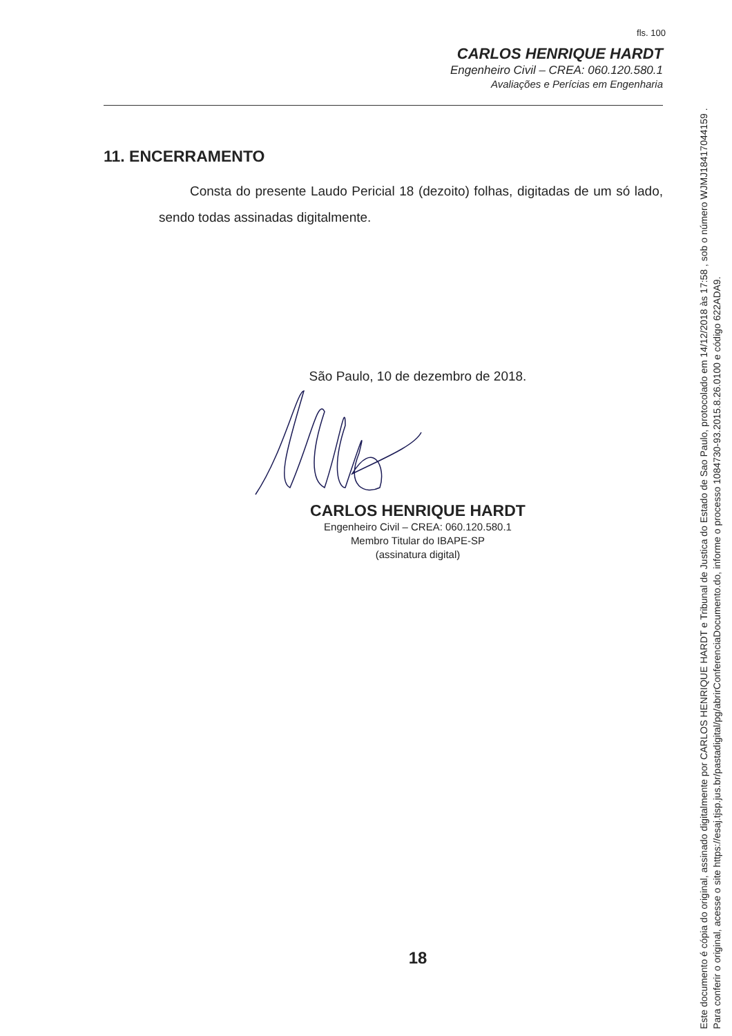fls. 100
CARLOS HENRIQUE HARDT
Engenheiro Civil – CREA: 060.120.580.1
Avaliações e Perícias em Engenharia
11. ENCERRAMENTO
Consta do presente Laudo Pericial 18 (dezoito) folhas, digitadas de um só lado, sendo todas assinadas digitalmente.
São Paulo, 10 de dezembro de 2018.
CARLOS HENRIQUE HARDT
Engenheiro Civil – CREA: 060.120.580.1
Membro Titular do IBAPE-SP
(assinatura digital)
18
Este documento é cópia do original, assinado digitalmente por CARLOS HENRIQUE HARDT e Tribunal de Justica do Estado de Sao Paulo, protocolado em 14/12/2018 às 17:58 , sob o número WJMJ18417044159 .
Para conferir o original, acesse o site https://esaj.tjsp.jus.br/pastadigital/pg/abrirConferenciaDocumento.do, informe o processo 1084730-93.2015.8.26.0100 e código 622ADA9.